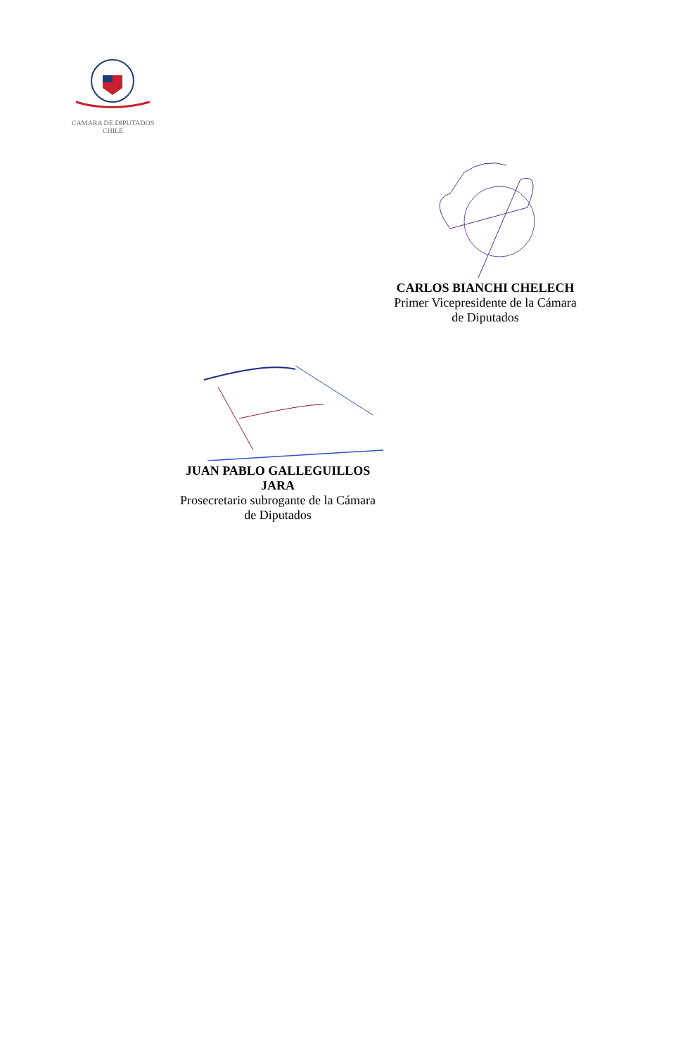CAMARA DE DIPUTADOS CHILE
CARLOS BIANCHI CHELECH
Primer Vicepresidente de la Cámara
de Diputados
JUAN PABLO GALLEGUILLOS
JARA
Prosecretario subrogante de la Cámara
de Diputados